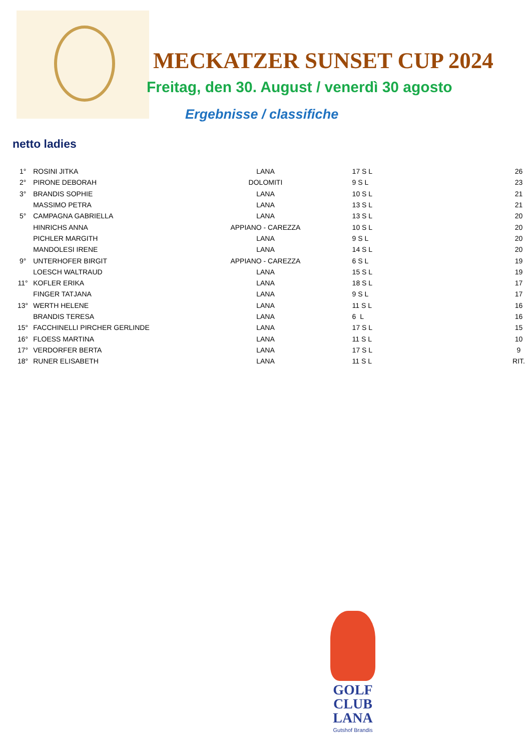MECKATZER SUNSET CUP 2024
Freitag, den 30. August / venerdì 30 agosto
Ergebnisse / classifiche
netto ladies
| 1° | ROSINI JITKA | LANA | 17 S L | 26 |
| 2° | PIRONE DEBORAH | DOLOMITI | 9 S L | 23 |
| 3° | BRANDIS SOPHIE | LANA | 10 S L | 21 |
| | MASSIMO PETRA | LANA | 13 S L | 21 |
| 5° | CAMPAGNA GABRIELLA | LANA | 13 S L | 20 |
| | HINRICHS ANNA | APPIANO - CAREZZA | 10 S L | 20 |
| | PICHLER MARGITH | LANA | 9 S L | 20 |
| | MANDOLESI IRENE | LANA | 14 S L | 20 |
| 9° | UNTERHOFER BIRGIT | APPIANO - CAREZZA | 6 S L | 19 |
| | LOESCH WALTRAUD | LANA | 15 S L | 19 |
| 11° | KOFLER ERIKA | LANA | 18 S L | 17 |
| | FINGER TATJANA | LANA | 9 S L | 17 |
| 13° | WERTH HELENE | LANA | 11 S L | 16 |
| | BRANDIS TERESA | LANA | 6 L | 16 |
| 15° | FACCHINELLI PIRCHER GERLINDE | LANA | 17 S L | 15 |
| 16° | FLOESS MARTINA | LANA | 11 S L | 10 |
| 17° | VERDORFER BERTA | LANA | 17 S L | 9 |
| 18° | RUNER ELISABETH | LANA | 11 S L | RIT. |
GOLF
CLUB
LANA
Gutshof Brandis